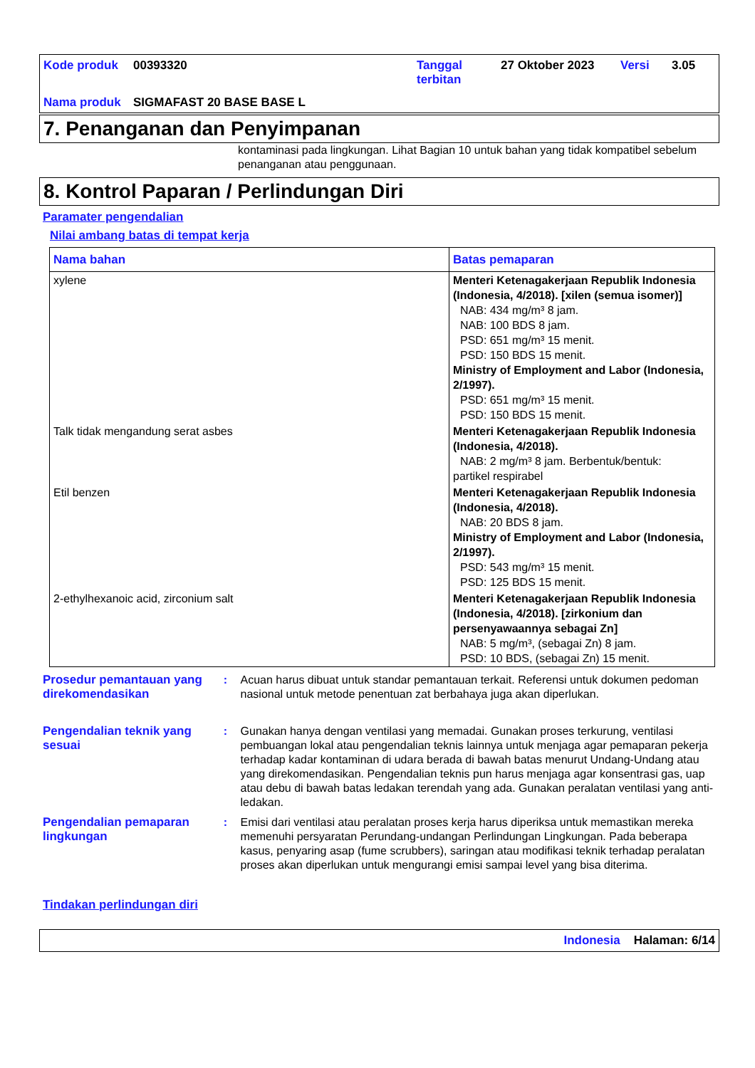| Kode produk | 00393320 | Tanggal terbitan | 27 Oktober 2023 | Versi | 3.05 |
| Nama produk | SIGMAFAST 20 BASE BASE L | | | | |
7. Penanganan dan Penyimpanan
kontaminasi pada lingkungan. Lihat Bagian 10 untuk bahan yang tidak kompatibel sebelum penanganan atau penggunaan.
8. Kontrol Paparan / Perlindungan Diri
Paramater pengendalian
Nilai ambang batas di tempat kerja
| Nama bahan | Batas pemaparan |
| --- | --- |
| xylene | Menteri Ketenagakerjaan Republik Indonesia (Indonesia, 4/2018). [xilen (semua isomer)] NAB: 434 mg/m³ 8 jam. NAB: 100 BDS 8 jam. PSD: 651 mg/m³ 15 menit. PSD: 150 BDS 15 menit. Ministry of Employment and Labor (Indonesia, 2/1997). PSD: 651 mg/m³ 15 menit. PSD: 150 BDS 15 menit. |
| Talk tidak mengandung serat asbes | Menteri Ketenagakerjaan Republik Indonesia (Indonesia, 4/2018). NAB: 2 mg/m³ 8 jam. Berbentuk/bentuk: partikel respirabel |
| Etil benzen | Menteri Ketenagakerjaan Republik Indonesia (Indonesia, 4/2018). NAB: 20 BDS 8 jam. Ministry of Employment and Labor (Indonesia, 2/1997). PSD: 543 mg/m³ 15 menit. PSD: 125 BDS 15 menit. |
| 2-ethylhexanoic acid, zirconium salt | Menteri Ketenagakerjaan Republik Indonesia (Indonesia, 4/2018). [zirkonium dan persenyawaannya sebagai Zn] NAB: 5 mg/m³, (sebagai Zn) 8 jam. PSD: 10 BDS, (sebagai Zn) 15 menit. |
Prosedur pemantauan yang direkomendasikan
: Acuan harus dibuat untuk standar pemantauan terkait. Referensi untuk dokumen pedoman nasional untuk metode penentuan zat berbahaya juga akan diperlukan.
Pengendalian teknik yang sesuai
: Gunakan hanya dengan ventilasi yang memadai. Gunakan proses terkurung, ventilasi pembuangan lokal atau pengendalian teknis lainnya untuk menjaga agar pemaparan pekerja terhadap kadar kontaminan di udara berada di bawah batas menurut Undang-Undang atau yang direkomendasikan. Pengendalian teknis pun harus menjaga agar konsentrasi gas, uap atau debu di bawah batas ledakan terendah yang ada. Gunakan peralatan ventilasi yang anti-ledakan.
Pengendalian pemaparan lingkungan
: Emisi dari ventilasi atau peralatan proses kerja harus diperiksa untuk memastikan mereka memenuhi persyaratan Perundang-undangan Perlindungan Lingkungan. Pada beberapa kasus, penyaring asap (fume scrubbers), saringan atau modifikasi teknik terhadap peralatan proses akan diperlukan untuk mengurangi emisi sampai level yang bisa diterima.
Tindakan perlindungan diri
Indonesia Halaman: 6/14